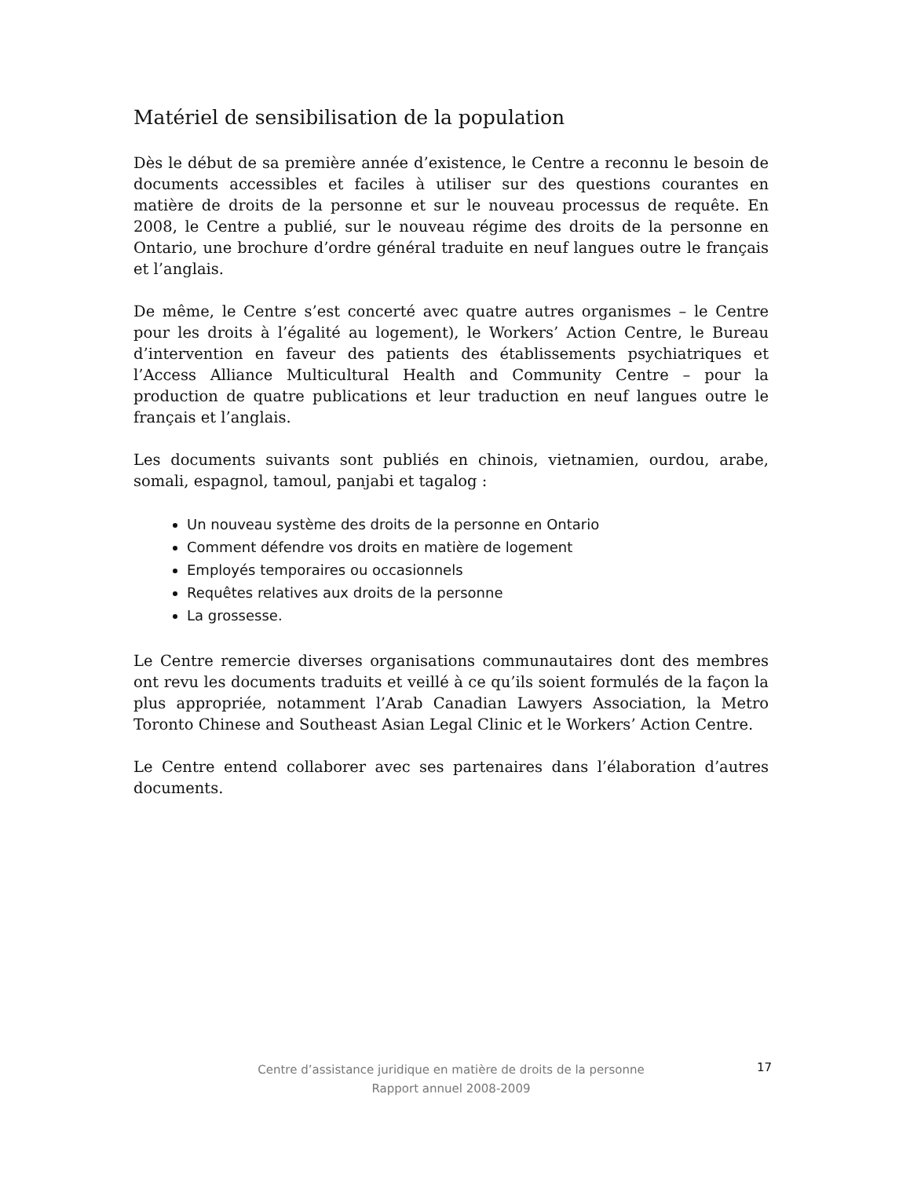Matériel de sensibilisation de la population
Dès le début de sa première année d’existence, le Centre a reconnu le besoin de documents accessibles et faciles à utiliser sur des questions courantes en matière de droits de la personne et sur le nouveau processus de requête. En 2008, le Centre a publié, sur le nouveau régime des droits de la personne en Ontario, une brochure d’ordre général traduite en neuf langues outre le français et l’anglais.
De même, le Centre s’est concerté avec quatre autres organismes – le Centre pour les droits à l’égalité au logement), le Workers’ Action Centre, le Bureau d’intervention en faveur des patients des établissements psychiatriques et l’Access Alliance Multicultural Health and Community Centre – pour la production de quatre publications et leur traduction en neuf langues outre le français et l’anglais.
Les documents suivants sont publiés en chinois, vietnamien, ourdou, arabe, somali, espagnol, tamoul, panjabi et tagalog :
Un nouveau système des droits de la personne en Ontario
Comment défendre vos droits en matière de logement
Employés temporaires ou occasionnels
Requêtes relatives aux droits de la personne
La grossesse.
Le Centre remercie diverses organisations communautaires dont des membres ont revu les documents traduits et veillé à ce qu’ils soient formulés de la façon la plus appropriée, notamment l’Arab Canadian Lawyers Association, la Metro Toronto Chinese and Southeast Asian Legal Clinic et le Workers’ Action Centre.
Le Centre entend collaborer avec ses partenaires dans l’élaboration d’autres documents.
Centre d’assistance juridique en matière de droits de la personne
Rapport annuel 2008-2009
17